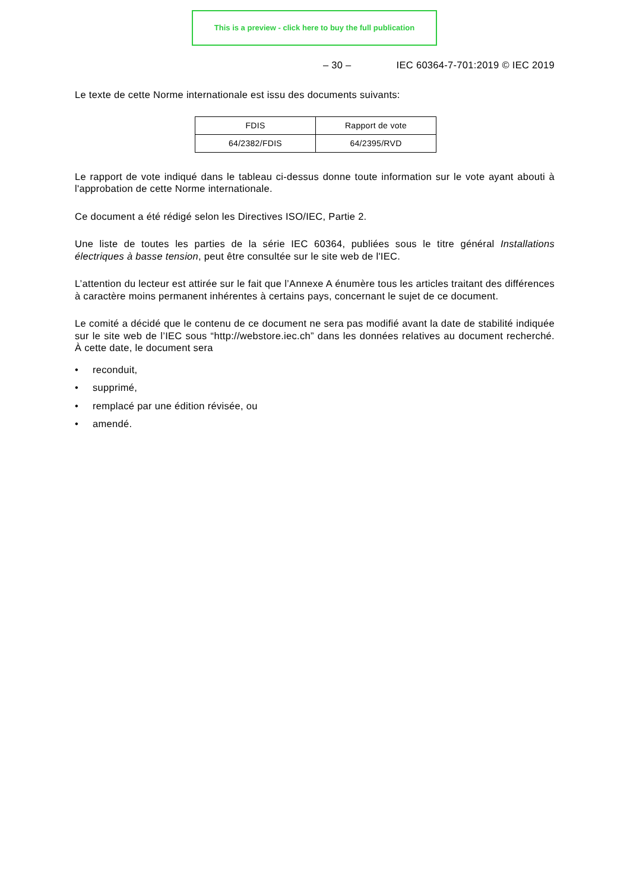This is a preview - click here to buy the full publication
– 30 – IEC 60364-7-701:2019 © IEC 2019
Le texte de cette Norme internationale est issu des documents suivants:
| FDIS | Rapport de vote |
| --- | --- |
| 64/2382/FDIS | 64/2395/RVD |
Le rapport de vote indiqué dans le tableau ci-dessus donne toute information sur le vote ayant abouti à l'approbation de cette Norme internationale.
Ce document a été rédigé selon les Directives ISO/IEC, Partie 2.
Une liste de toutes les parties de la série IEC 60364, publiées sous le titre général Installations électriques à basse tension, peut être consultée sur le site web de l'IEC.
L’attention du lecteur est attirée sur le fait que l’Annexe A énumère tous les articles traitant des différences à caractère moins permanent inhérentes à certains pays, concernant le sujet de ce document.
Le comité a décidé que le contenu de ce document ne sera pas modifié avant la date de stabilité indiquée sur le site web de l’IEC sous “http://webstore.iec.ch” dans les données relatives au document recherché. À cette date, le document sera
• reconduit,
• supprimé,
• remplacé par une édition révisée, ou
• amendé.